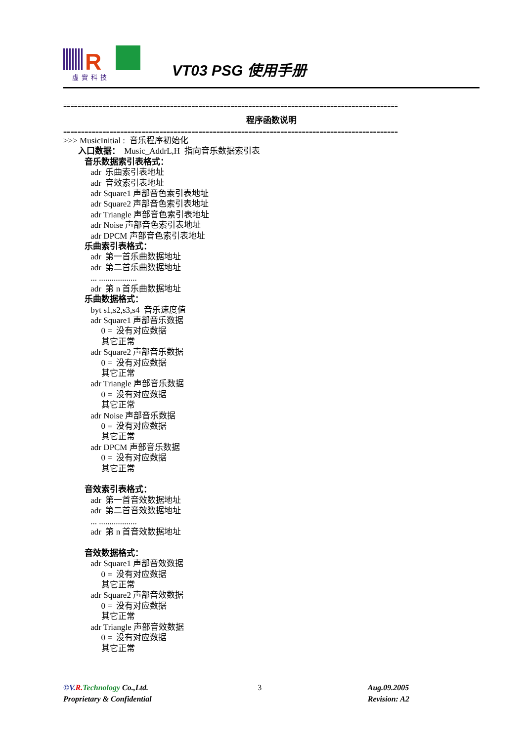R
虛實科技
VT03 PSG 使用手册
==============================================================================================
程序函数说明
==============================================================================================
>>> MusicInitial : 音乐程序初始化 入口数据： Music_AddrL,H 指向音乐数据索引表 音乐数据索引表格式： adr 乐曲索引表地址 adr 音效索引表地址 adr Square1 声部音色索引表地址 adr Square2 声部音色索引表地址 adr Triangle 声部音色索引表地址 adr Noise 声部音色索引表地址 adr DPCM 声部音色索引表地址 乐曲索引表格式： adr 第一首乐曲数据地址 adr 第二首乐曲数据地址 ... .................. adr 第 n 首乐曲数据地址 乐曲数据格式： byt s1,s2,s3,s4 音乐速度值 adr Square1 声部音乐数据 0 = 没有对应数据 其它正常 adr Square2 声部音乐数据 0 = 没有对应数据 其它正常 adr Triangle 声部音乐数据 0 = 没有对应数据 其它正常 adr Noise 声部音乐数据 0 = 没有对应数据 其它正常 adr DPCM 声部音乐数据 0 = 没有对应数据 其它正常 音效索引表格式： adr 第一首音效数据地址 adr 第二首音效数据地址 ... .................. adr 第 n 首音效数据地址 音效数据格式： adr Square1 声部音效数据 0 = 没有对应数据 其它正常 adr Square2 声部音效数据 0 = 没有对应数据 其它正常 adr Triangle 声部音效数据 0 = 没有对应数据 其它正常
©V. R. Technology Co.,Ltd.
Proprietary & Confidential
3 Aug.09.2005
Revision: A2